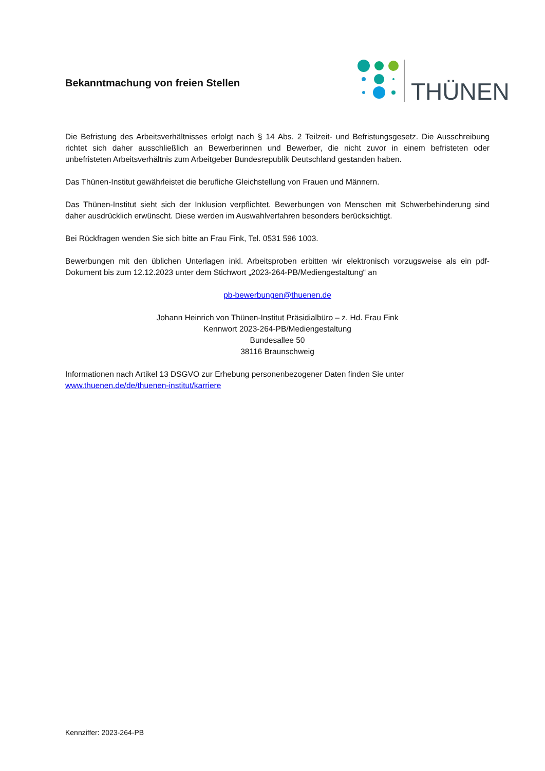Bekanntmachung von freien Stellen
THÜNEN
Die Befristung des Arbeitsverhältnisses erfolgt nach § 14 Abs. 2 Teilzeit- und Befristungsgesetz. Die Ausschreibung richtet sich daher ausschließlich an Bewerberinnen und Bewerber, die nicht zuvor in einem befristeten oder unbefristeten Arbeitsverhältnis zum Arbeitgeber Bundesrepublik Deutschland gestanden haben.
Das Thünen-Institut gewährleistet die berufliche Gleichstellung von Frauen und Männern.
Das Thünen-Institut sieht sich der Inklusion verpflichtet. Bewerbungen von Menschen mit Schwerbehinderung sind daher ausdrücklich erwünscht. Diese werden im Auswahlverfahren besonders berücksichtigt.
Bei Rückfragen wenden Sie sich bitte an Frau Fink, Tel. 0531 596 1003.
Bewerbungen mit den üblichen Unterlagen inkl. Arbeitsproben erbitten wir elektronisch vorzugsweise als ein pdf-Dokument bis zum 12.12.2023 unter dem Stichwort „2023-264-PB/Mediengestaltung“ an
pb-bewerbungen@thuenen.de
Johann Heinrich von Thünen-Institut Präsidialbüro – z. Hd. Frau Fink
Kennwort 2023-264-PB/Mediengestaltung
Bundesallee 50
38116 Braunschweig
Informationen nach Artikel 13 DSGVO zur Erhebung personenbezogener Daten finden Sie unter
www.thuenen.de/de/thuenen-institut/karriere
Kennziffer: 2023-264-PB